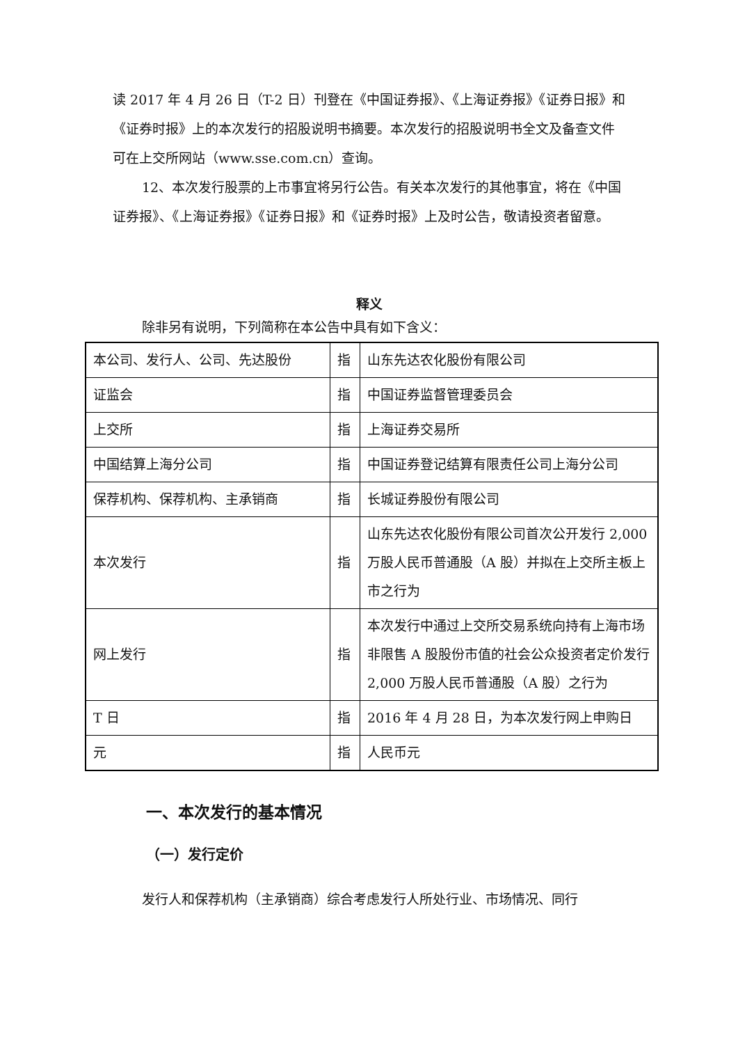读 2017 年 4 月 26 日（T-2 日）刊登在《中国证券报》、《上海证券报》《证券日报》和《证券时报》上的本次发行的招股说明书摘要。本次发行的招股说明书全文及备查文件可在上交所网站（www.sse.com.cn）查询。
12、本次发行股票的上市事宜将另行公告。有关本次发行的其他事宜，将在《中国证券报》、《上海证券报》《证券日报》和《证券时报》上及时公告，敬请投资者留意。
释义
除非另有说明，下列简称在本公告中具有如下含义：
| 本公司、发行人、公司、先达股份 | 指 | 山东先达农化股份有限公司 |
| 证监会 | 指 | 中国证券监督管理委员会 |
| 上交所 | 指 | 上海证券交易所 |
| 中国结算上海分公司 | 指 | 中国证券登记结算有限责任公司上海分公司 |
| 保荐机构、保荐机构、主承销商 | 指 | 长城证券股份有限公司 |
| 本次发行 | 指 | 山东先达农化股份有限公司首次公开发行 2,000 万股人民币普通股（A 股）并拟在上交所主板上市之行为 |
| 网上发行 | 指 | 本次发行中通过上交所交易系统向持有上海市场非限售 A 股股份市值的社会公众投资者定价发行 2,000 万股人民币普通股（A 股）之行为 |
| T 日 | 指 | 2016 年 4 月 28 日，为本次发行网上申购日 |
| 元 | 指 | 人民币元 |
一、本次发行的基本情况
（一）发行定价
发行人和保荐机构（主承销商）综合考虑发行人所处行业、市场情况、同行